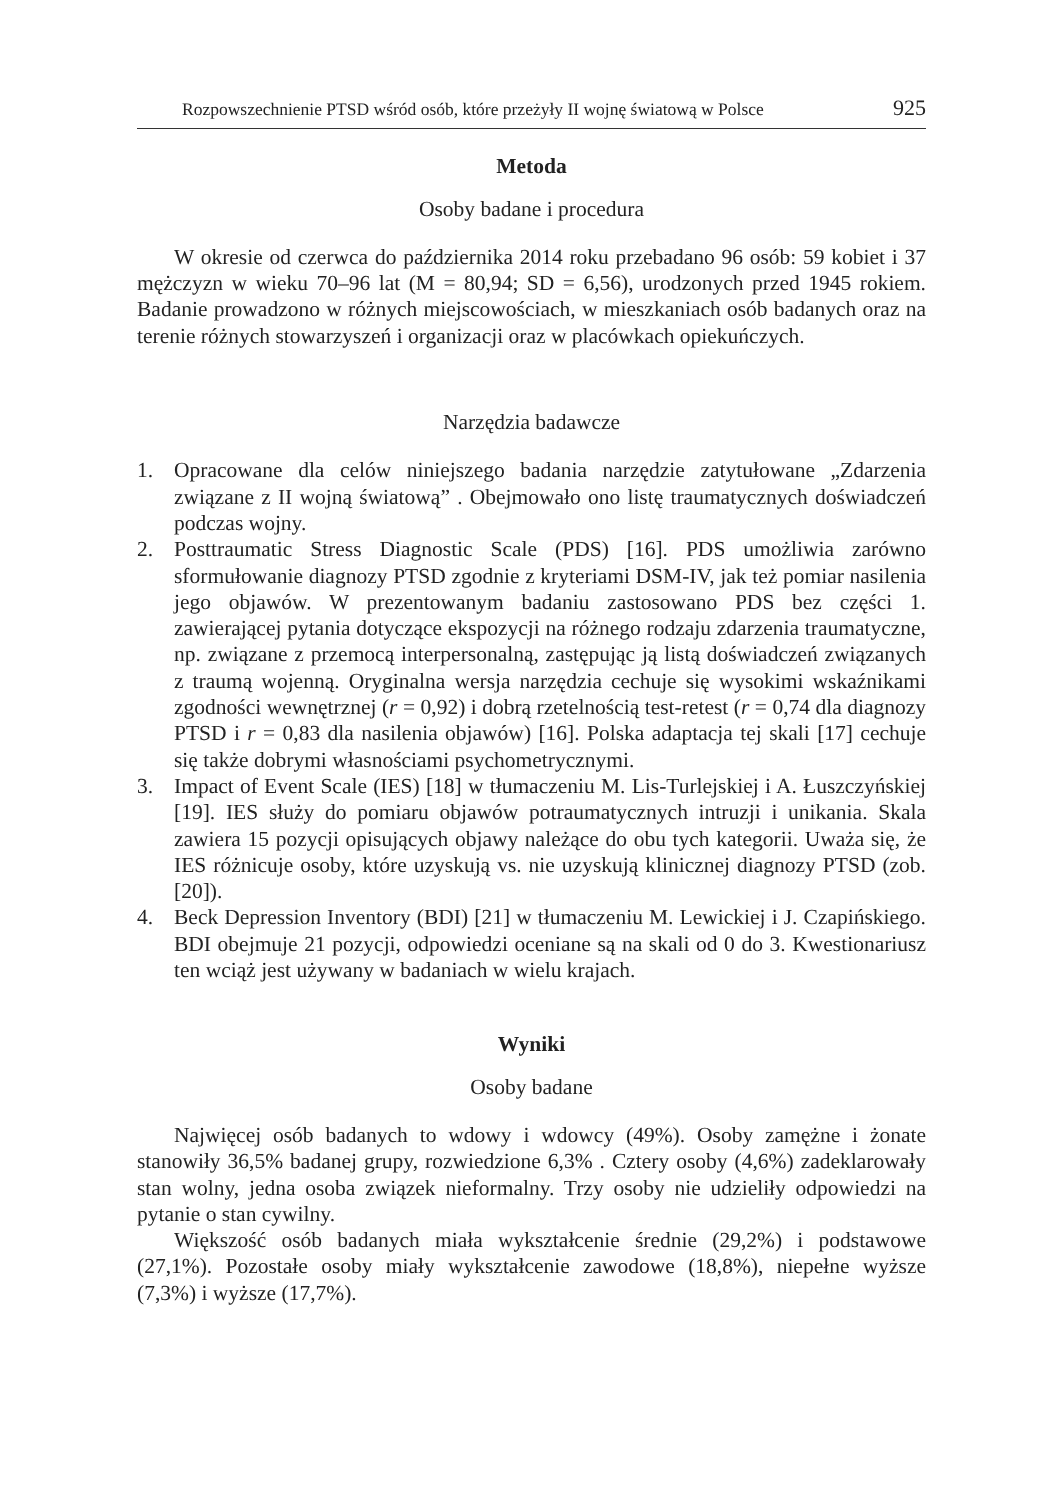Rozpowszechnienie PTSD wśród osób, które przeżyły II wojnę światową w Polsce 925
Metoda
Osoby badane i procedura
W okresie od czerwca do października 2014 roku przebadano 96 osób: 59 kobiet i 37 mężczyzn w wieku 70–96 lat (M = 80,94; SD = 6,56), urodzonych przed 1945 rokiem. Badanie prowadzono w różnych miejscowościach, w mieszkaniach osób badanych oraz na terenie różnych stowarzyszeń i organizacji oraz w placówkach opiekuńczych.
Narzędzia badawcze
1. Opracowane dla celów niniejszego badania narzędzie zatytułowane „Zdarzenia związane z II wojną światową” . Obejmowało ono listę traumatycznych doświadczeń podczas wojny.
2. Posttraumatic Stress Diagnostic Scale (PDS) [16]. PDS umożliwia zarówno sformułowanie diagnozy PTSD zgodnie z kryteriami DSM-IV, jak też pomiar nasilenia jego objawów. W prezentowanym badaniu zastosowano PDS bez części 1. zawierającej pytania dotyczące ekspozycji na różnego rodzaju zdarzenia traumatyczne, np. związane z przemocą interpersonalną, zastępując ją listą doświadczeń związanych z traumą wojenną. Oryginalna wersja narzędzia cechuje się wysokimi wskaźnikami zgodności wewnętrznej (r = 0,92) i dobrą rzetelnością test-retest (r = 0,74 dla diagnozy PTSD i r = 0,83 dla nasilenia objawów) [16]. Polska adaptacja tej skali [17] cechuje się także dobrymi własnościami psychometrycznymi.
3. Impact of Event Scale (IES) [18] w tłumaczeniu M. Lis-Turlejskiej i A. Łuszczyńskiej [19]. IES służy do pomiaru objawów potraumatycznych intruzji i unikania. Skala zawiera 15 pozycji opisujących objawy należące do obu tych kategorii. Uważa się, że IES różnicuje osoby, które uzyskują vs. nie uzyskują klinicznej diagnozy PTSD (zob. [20]).
4. Beck Depression Inventory (BDI) [21] w tłumaczeniu M. Lewickiej i J. Czapińskiego. BDI obejmuje 21 pozycji, odpowiedzi oceniane są na skali od 0 do 3. Kwestionariusz ten wciąż jest używany w badaniach w wielu krajach.
Wyniki
Osoby badane
Najwięcej osób badanych to wdowy i wdowcy (49%). Osoby zamężne i żonate stanowiły 36,5% badanej grupy, rozwiedzione 6,3% . Cztery osoby (4,6%) zadeklarowały stan wolny, jedna osoba związek nieformalny. Trzy osoby nie udzieliły odpowiedzi na pytanie o stan cywilny.
Większość osób badanych miała wykształcenie średnie (29,2%) i podstawowe (27,1%). Pozostałe osoby miały wykształcenie zawodowe (18,8%), niepełne wyższe (7,3%) i wyższe (17,7%).